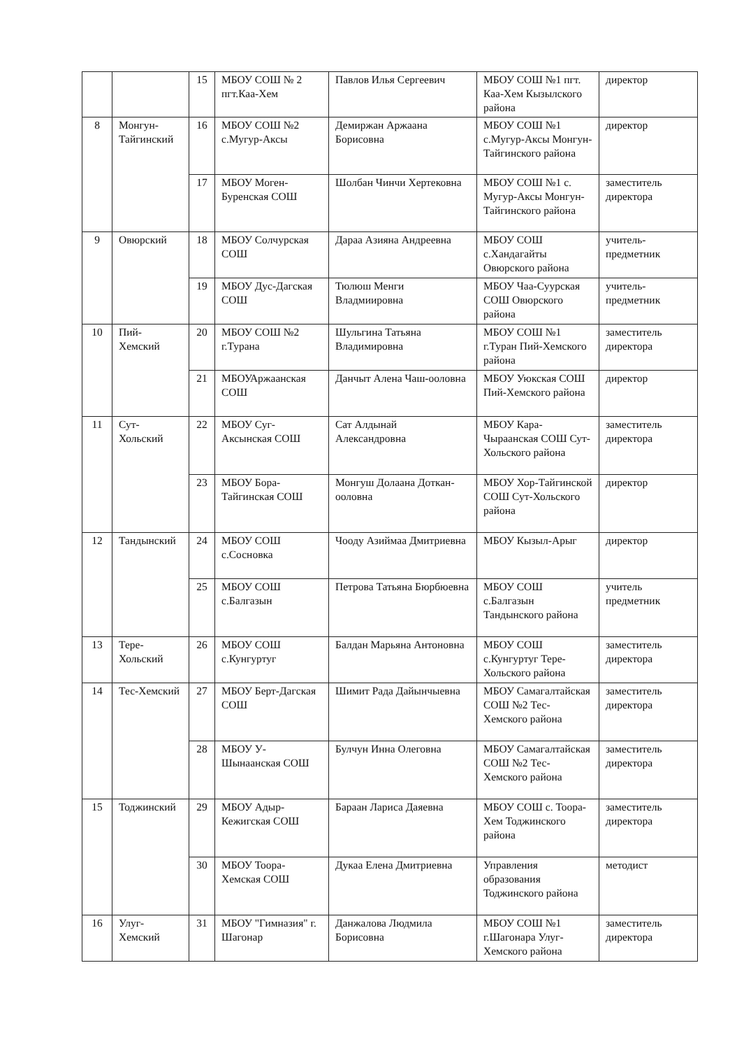| | | 15 | МБОУ СОШ № 2 пгт.Каа-Хем | Павлов Илья Сергеевич | МБОУ СОШ №1 пгт. Каа-Хем Кызылского района | директор |
| 8 | Монгун-Тайгинский | 16 | МБОУ СОШ №2 с.Мугур-Аксы | Демиржан Аржаана Борисовна | МБОУ СОШ №1 с.Мугур-Аксы Монгун-Тайгинского района | директор |
| | | 17 | МБОУ Моген-Буренская СОШ | Шолбан Чинчи Хертековна | МБОУ СОШ №1 с. Мугур-Аксы Монгун-Тайгинского района | заместитель директора |
| 9 | Овюрский | 18 | МБОУ Солчурская СОШ | Дараа Азияна Андреевна | МБОУ СОШ с.Хандагайты Овюрского района | учитель-предметник |
| | | 19 | МБОУ Дус-Дагская СОШ | Тюлюш Менги Владмиировна | МБОУ Чаа-Суурская СОШ Овюрского района | учитель-предметник |
| 10 | Пий-Хемский | 20 | МБОУ СОШ №2 г.Турана | Шульгина Татьяна Владимировна | МБОУ СОШ №1 г.Туран Пий-Хемского района | заместитель директора |
| | | 21 | МБОУАржаанская СОШ | Данчыт Алена Чаш-ооловна | МБОУ Уюкская СОШ Пий-Хемского района | директор |
| 11 | Сут-Хольский | 22 | МБОУ Суг-Аксынская СОШ | Сат Алдынай Александровна | МБОУ Кара-Чыраанская СОШ Сут-Хольского района | заместитель директора |
| | | 23 | МБОУ Бора-Тайгинская СОШ | Монгуш Долаана Доткан-ооловна | МБОУ Хор-Тайгинской СОШ Сут-Хольского района | директор |
| 12 | Тандынский | 24 | МБОУ СОШ с.Сосновка | Чооду Азиймаа Дмитриевна | МБОУ Кызыл-Арыг | директор |
| | | 25 | МБОУ СОШ с.Балгазын | Петрова Татьяна Бюрбюевна | МБОУ СОШ с.Балгазын Тандынского района | учитель предметник |
| 13 | Тере-Хольский | 26 | МБОУ СОШ с.Кунгуртуг | Балдан Марьяна Антоновна | МБОУ СОШ с.Кунгуртуг Тере-Хольского района | заместитель директора |
| 14 | Тес-Хемский | 27 | МБОУ Берт-Дагская СОШ | Шимит Рада Дайынчыевна | МБОУ Самагалтайская СОШ №2 Тес-Хемского района | заместитель директора |
| | | 28 | МБОУ У-Шынаанская СОШ | Булчун Инна Олеговна | МБОУ Самагалтайская СОШ №2 Тес-Хемского района | заместитель директора |
| 15 | Тоджинский | 29 | МБОУ Адыр-Кежигская СОШ | Бараан Лариса Даяевна | МБОУ СОШ с. Тоора-Хем Тоджинского района | заместитель директора |
| | | 30 | МБОУ Тоора-Хемская СОШ | Дукаа Елена Дмитриевна | Управления образования Тоджинского района | методист |
| 16 | Улуг-Хемский | 31 | МБОУ "Гимназия" г. Шагонар | Данжалова Людмила Борисовна | МБОУ СОШ №1 г.Шагонара Улуг-Хемского района | заместитель директора |